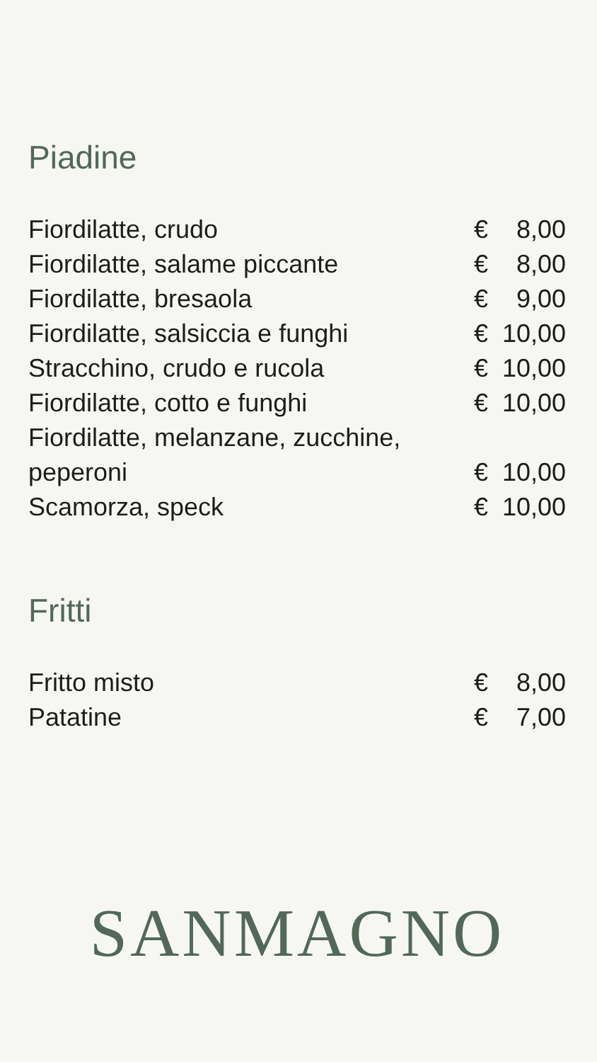Piadine
| Fiordilatte, crudo | € | 8,00 |
| Fiordilatte, salame piccante | € | 8,00 |
| Fiordilatte, bresaola | € | 9,00 |
| Fiordilatte, salsiccia e funghi | € | 10,00 |
| Stracchino, crudo e rucola | € | 10,00 |
| Fiordilatte, cotto e funghi | € | 10,00 |
| Fiordilatte, melanzane, zucchine, peperoni | € | 10,00 |
| Scamorza, speck | € | 10,00 |
Fritti
| Fritto misto | € | 8,00 |
| Patatine | € | 7,00 |
SANMAGNO